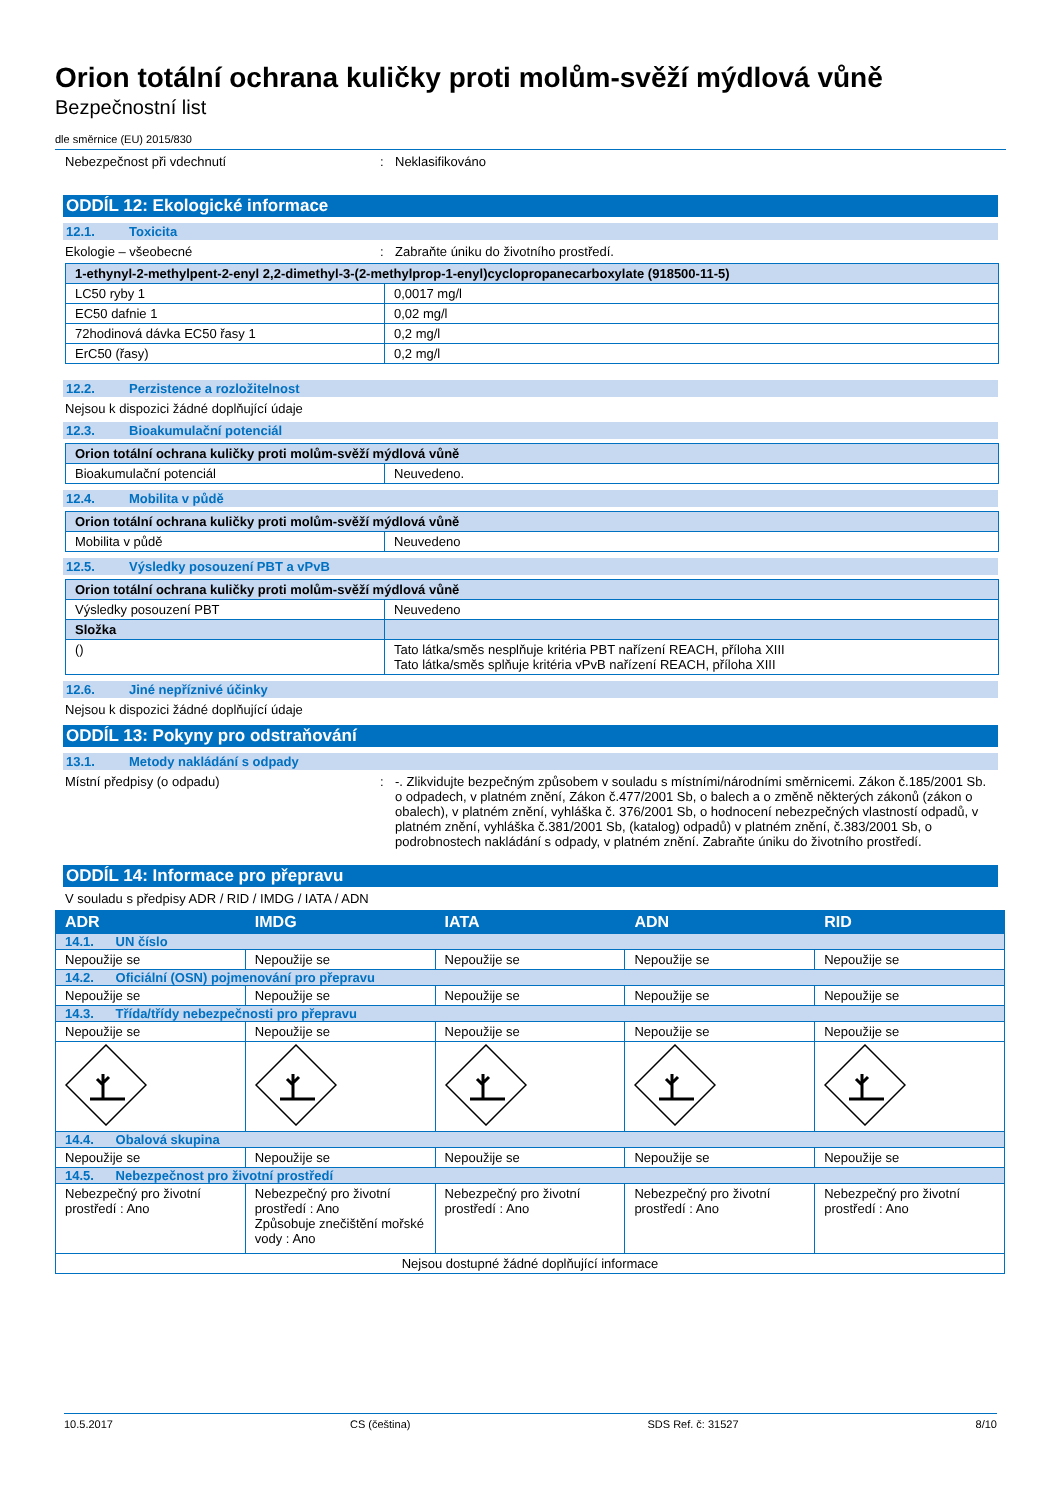Orion totální ochrana kuličky proti molům-svěží mýdlová vůně
Bezpečnostní list
dle směrnice (EU) 2015/830
Nebezpečnost při vdechnutí : Neklasifikováno
ODDÍL 12: Ekologické informace
12.1. Toxicita
Ekologie – všeobecné : Zabraňte úniku do životního prostředí.
| 1-ethynyl-2-methylpent-2-enyl 2,2-dimethyl-3-(2-methylprop-1-enyl)cyclopropanecarboxylate (918500-11-5) | |
| --- | --- |
| LC50 ryby 1 | 0,0017 mg/l |
| EC50 dafnie 1 | 0,02 mg/l |
| 72hodinová dávka EC50 řasy 1 | 0,2 mg/l |
| ErC50 (řasy) | 0,2 mg/l |
12.2. Perzistence a rozložitelnost
Nejsou k dispozici žádné doplňující údaje
12.3. Bioakumulační potenciál
| Orion totální ochrana kuličky proti molům-svěží mýdlová vůně | |
| --- | --- |
| Bioakumulační potenciál | Neuvedeno. |
12.4. Mobilita v půdě
| Orion totální ochrana kuličky proti molům-svěží mýdlová vůně | |
| --- | --- |
| Mobilita v půdě | Neuvedeno |
12.5. Výsledky posouzení PBT a vPvB
| Orion totální ochrana kuličky proti molům-svěží mýdlová vůně | |
| --- | --- |
| Výsledky posouzení PBT | Neuvedeno |
| Složka | |
| () | Tato látka/směs nesplňuje kritéria PBT nařízení REACH, příloha XIII Tato látka/směs splňuje kritéria vPvB nařízení REACH, příloha XIII |
12.6. Jiné nepříznivé účinky
Nejsou k dispozici žádné doplňující údaje
ODDÍL 13: Pokyny pro odstraňování
13.1. Metody nakládání s odpady
Místní předpisy (o odpadu) : -. Zlikvidujte bezpečným způsobem v souladu s místními/národními směrnicemi. Zákon č.185/2001 Sb. o odpadech, v platném znění, Zákon č.477/2001 Sb, o balech a o změně některých zákonů (zákon o obalech), v platném znění, vyhláška č. 376/2001 Sb, o hodnocení nebezpečných vlastností odpadů, v platném znění, vyhláška č.381/2001 Sb, (katalog) odpadů) v platném znění, č.383/2001 Sb, o podrobnostech nakládání s odpady, v platném znění. Zabraňte úniku do životního prostředí.
ODDÍL 14: Informace pro přepravu
V souladu s předpisy ADR / RID / IMDG / IATA / ADN
| ADR | IMDG | IATA | ADN | RID |
| --- | --- | --- | --- | --- |
| 14.1. UN číslo | | | | |
| Nepoužije se | Nepoužije se | Nepoužije se | Nepoužije se | Nepoužije se |
| 14.2. Oficiální (OSN) pojmenování pro přepravu | | | | |
| Nepoužije se | Nepoužije se | Nepoužije se | Nepoužije se | Nepoužije se |
| 14.3. Třída/třídy nebezpečnosti pro přepravu | | | | |
| Nepoužije se | Nepoužije se | Nepoužije se | Nepoužije se | Nepoužije se |
| 14.4. Obalová skupina | | | | |
| Nepoužije se | Nepoužije se | Nepoužije se | Nepoužije se | Nepoužije se |
| 14.5. Nebezpečnost pro životní prostředí | | | | |
| Nebezpečný pro životní prostředí : Ano | Nebezpečný pro životní prostředí : Ano Způsobuje znečištění mořské vody : Ano | Nebezpečný pro životní prostředí : Ano | Nebezpečný pro životní prostředí : Ano | Nebezpečný pro životní prostředí : Ano |
| Nejsou dostupné žádné doplňující informace | | | | |
10.5.2017 CS (čeština) SDS Ref. č: 31527 8/10